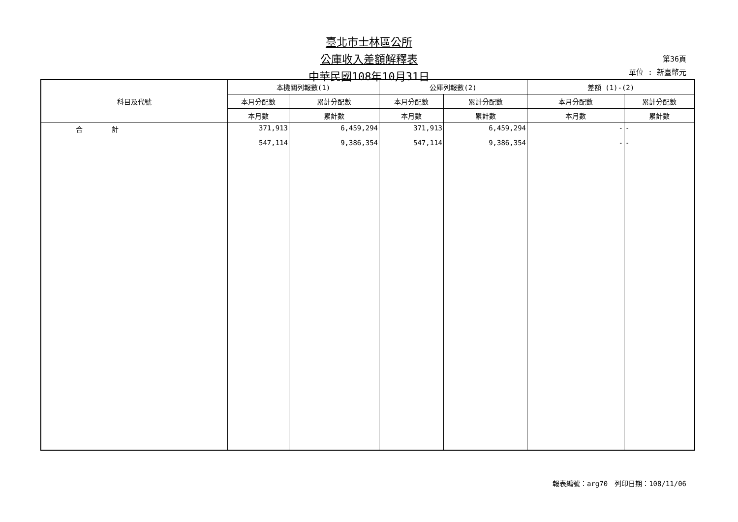臺北市士林區公所
公庫收入差額解釋表
中華民國108年10月31日
第36頁
單位 : 新臺幣元
| 科目及代號 | 本機關列報數(1) | | 公庫列報數(2) | | 差額 (1)-(2) | |
| --- | --- | --- | --- | --- | --- | --- |
| | 本月分配數 | 累計分配數 | 本月分配數 | 累計分配數 | 本月分配數 | 累計分配數 |
| | 本月數 | 累計數 | 本月數 | 累計數 | 本月數 | 累計數 |
| 合 計 | 371,913 | 6,459,294 | 371,913 | 6,459,294 | - | - |
| | 547,114 | 9,386,354 | 547,114 | 9,386,354 | - | - |
報表編號：arg70　列印日期：108/11/06